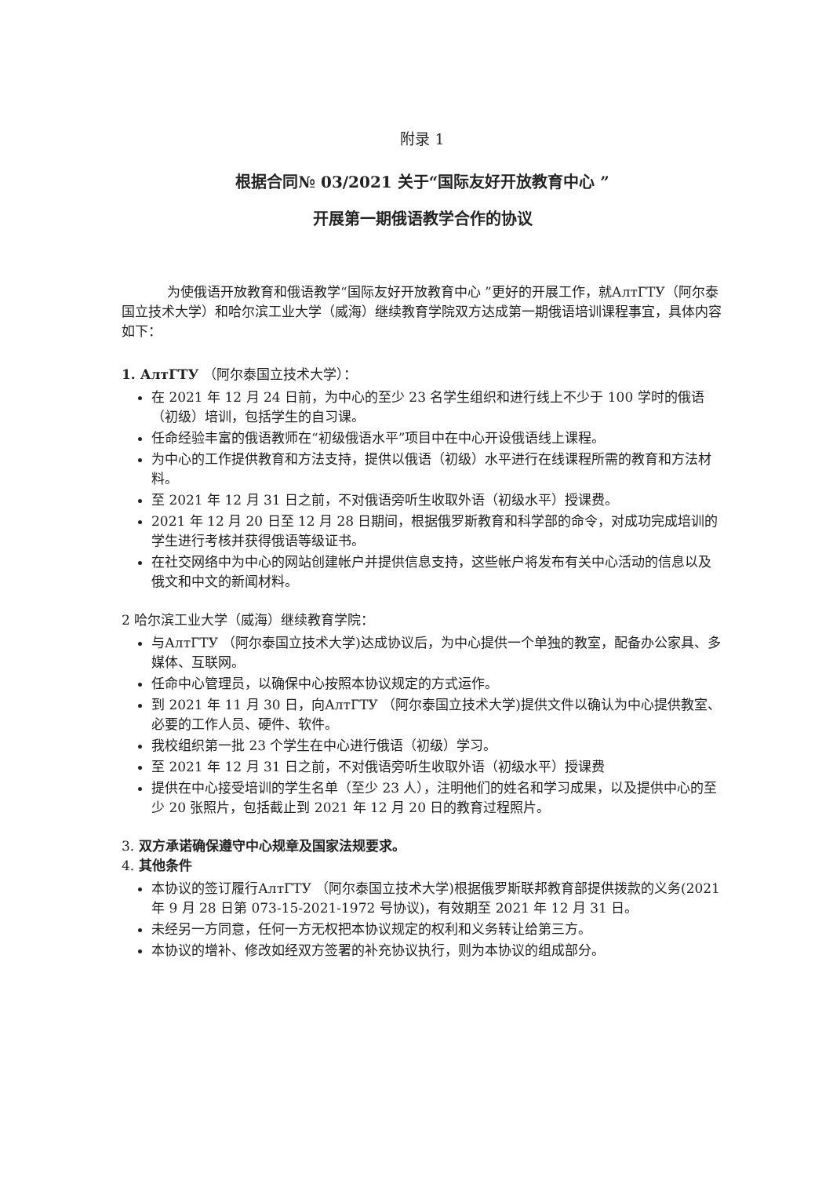附录 1
根据合同№ 03/2021 关于“国际友好开放教育中心 ”
开展第一期俄语教学合作的协议
为使俄语开放教育和俄语教学“国际友好开放教育中心 ”更好的开展工作，就АлтГТУ（阿尔泰国立技术大学）和哈尔滨工业大学（威海）继续教育学院双方达成第一期俄语培训课程事宜，具体内容如下：
1. АлтГТУ （阿尔泰国立技术大学）：
在 2021 年 12 月 24 日前，为中心的至少 23 名学生组织和进行线上不少于 100 学时的俄语（初级）培训，包括学生的自习课。
任命经验丰富的俄语教师在“初级俄语水平”项目中在中心开设俄语线上课程。
为中心的工作提供教育和方法支持，提供以俄语（初级）水平进行在线课程所需的教育和方法材料。
至 2021 年 12 月 31 日之前，不对俄语旁听生收取外语（初级水平）授课费。
2021 年 12 月 20 日至 12 月 28 日期间，根据俄罗斯教育和科学部的命令，对成功完成培训的学生进行考核并获得俄语等级证书。
在社交网络中为中心的网站创建帐户并提供信息支持，这些帐户将发布有关中心活动的信息以及俄文和中文的新闻材料。
2 哈尔滨工业大学（威海）继续教育学院：
与АлтГТУ （阿尔泰国立技术大学)达成协议后，为中心提供一个单独的教室，配备办公家具、多媒体、互联网。
任命中心管理员，以确保中心按照本协议规定的方式运作。
到 2021 年 11 月 30 日，向АлтГТУ （阿尔泰国立技术大学)提供文件以确认为中心提供教室、必要的工作人员、硬件、软件。
我校组织第一批 23 个学生在中心进行俄语（初级）学习。
至 2021 年 12 月 31 日之前，不对俄语旁听生收取外语（初级水平）授课费
提供在中心接受培训的学生名单（至少 23 人），注明他们的姓名和学习成果，以及提供中心的至少 20 张照片，包括截止到 2021 年 12 月 20 日的教育过程照片。
3. 双方承诺确保遵守中心规章及国家法规要求。
4. 其他条件
本协议的签订履行АлтГТУ （阿尔泰国立技术大学)根据俄罗斯联邦教育部提供拨款的义务(2021 年 9 月 28 日第 073-15-2021-1972 号协议)，有效期至 2021 年 12 月 31 日。
未经另一方同意，任何一方无权把本协议规定的权利和义务转让给第三方。
本协议的增补、修改如经双方签署的补充协议执行，则为本协议的组成部分。